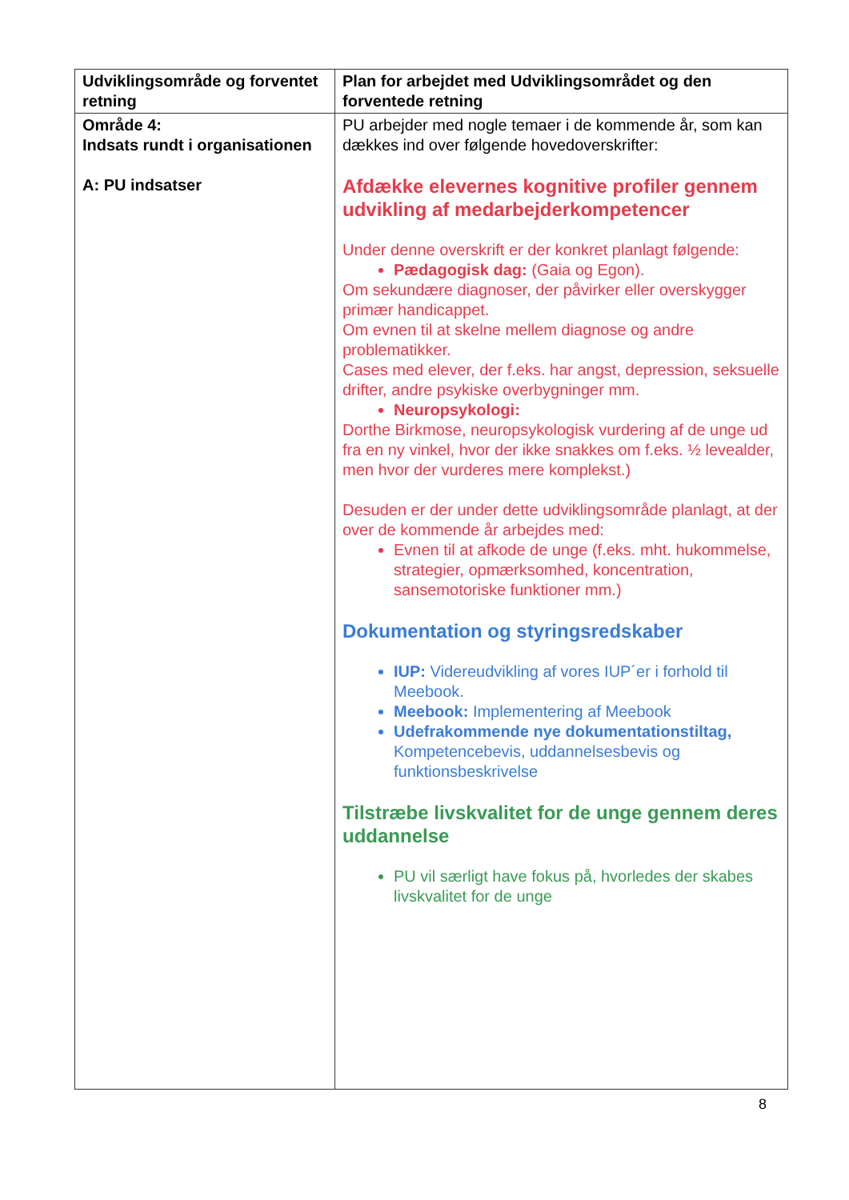| Udviklingsområde og forventet retning | Plan for arbejdet med Udviklingsområdet og den forventede retning |
| --- | --- |
| Område 4: Indsats rundt i organisationen A: PU indsatser | PU arbejder med nogle temaer i de kommende år, som kan dækkes ind over følgende hovedoverskrifter: Afdække elevernes kognitive profiler gennem udvikling af medarbejderkompetencer Under denne overskrift er der konkret planlagt følgende: Pædagogisk dag: (Gaia og Egon). Om sekundære diagnoser, der påvirker eller overskygger primær handicappet. Om evnen til at skelne mellem diagnose og andre problematikker. Cases med elever, der f.eks. har angst, depression, seksuelle drifter, andre psykiske overbygninger mm. Neuropsykologi: Dorthe Birkmose, neuropsykologisk vurdering af de unge ud fra en ny vinkel, hvor der ikke snakkes om f.eks. ½ levealder, men hvor der vurderes mere komplekst.) Desuden er der under dette udviklingsområde planlagt, at der over de kommende år arbejdes med: Evnen til at afkode de unge (f.eks. mht. hukommelse, strategier, opmærksomhed, koncentration, sansemotoriske funktioner mm.) Dokumentation og styringsredskaber IUP: Videreudvikling af vores IUP´er i forhold til Meebook. Meebook: Implementering af Meebook Udefrakommende nye dokumentationstiltag, Kompetencebevis, uddannelsesbevis og funktionsbeskrivelse Tilstræbe livskvalitet for de unge gennem deres uddannelse PU vil særligt have fokus på, hvorledes der skabes livskvalitet for de unge |
8